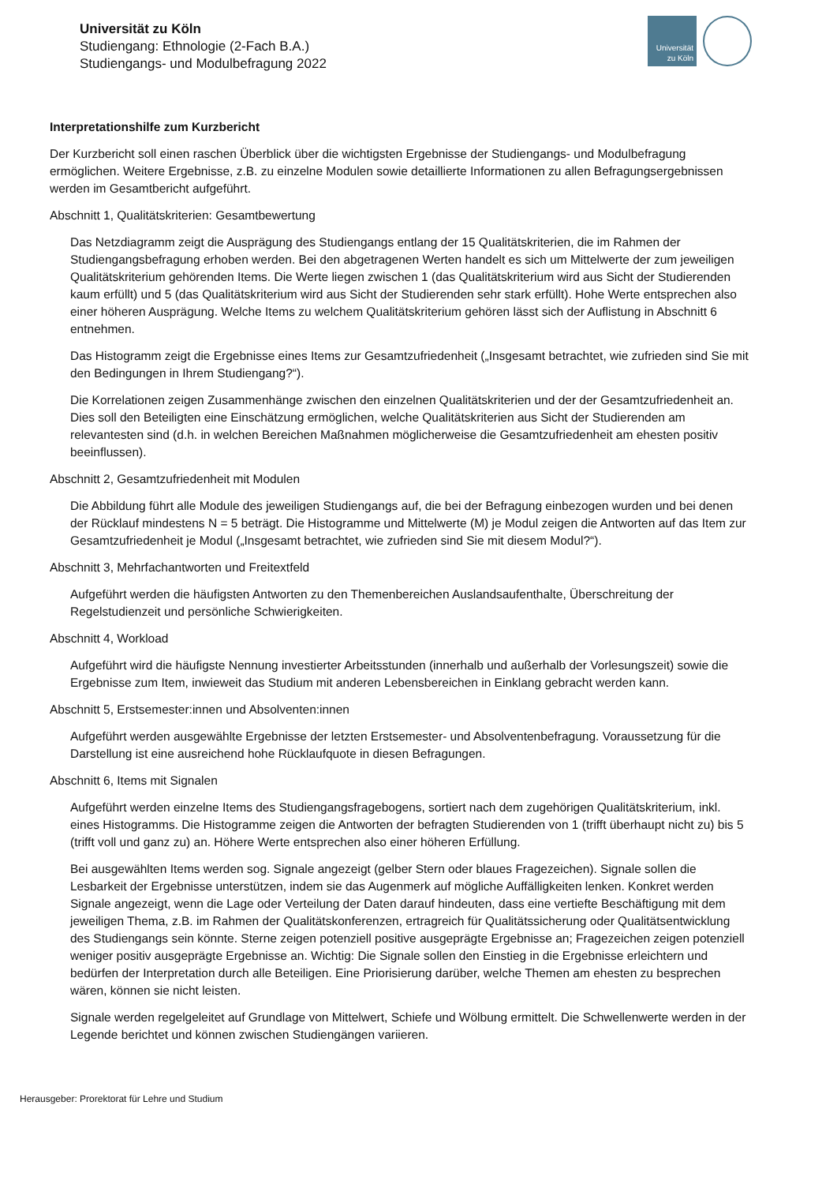Universität zu Köln
Studiengang: Ethnologie (2-Fach B.A.)
Studiengangs- und Modulbefragung 2022
Universität
zu Köln
Interpretationshilfe zum Kurzbericht
Der Kurzbericht soll einen raschen Überblick über die wichtigsten Ergebnisse der Studiengangs- und Modulbefragung ermöglichen. Weitere Ergebnisse, z.B. zu einzelne Modulen sowie detaillierte Informationen zu allen Befragungsergebnissen werden im Gesamtbericht aufgeführt.
Abschnitt 1, Qualitätskriterien: Gesamtbewertung
Das Netzdiagramm zeigt die Ausprägung des Studiengangs entlang der 15 Qualitätskriterien, die im Rahmen der Studiengangsbefragung erhoben werden. Bei den abgetragenen Werten handelt es sich um Mittelwerte der zum jeweiligen Qualitätskriterium gehörenden Items. Die Werte liegen zwischen 1 (das Qualitätskriterium wird aus Sicht der Studierenden kaum erfüllt) und 5 (das Qualitätskriterium wird aus Sicht der Studierenden sehr stark erfüllt). Hohe Werte entsprechen also einer höheren Ausprägung. Welche Items zu welchem Qualitätskriterium gehören lässt sich der Auflistung in Abschnitt 6 entnehmen.
Das Histogramm zeigt die Ergebnisse eines Items zur Gesamtzufriedenheit („Insgesamt betrachtet, wie zufrieden sind Sie mit den Bedingungen in Ihrem Studiengang?“).
Die Korrelationen zeigen Zusammenhänge zwischen den einzelnen Qualitätskriterien und der der Gesamtzufriedenheit an. Dies soll den Beteiligten eine Einschätzung ermöglichen, welche Qualitätskriterien aus Sicht der Studierenden am relevantesten sind (d.h. in welchen Bereichen Maßnahmen möglicherweise die Gesamtzufriedenheit am ehesten positiv beeinflussen).
Abschnitt 2, Gesamtzufriedenheit mit Modulen
Die Abbildung führt alle Module des jeweiligen Studiengangs auf, die bei der Befragung einbezogen wurden und bei denen der Rücklauf mindestens N = 5 beträgt. Die Histogramme und Mittelwerte (M) je Modul zeigen die Antworten auf das Item zur Gesamtzufriedenheit je Modul („Insgesamt betrachtet, wie zufrieden sind Sie mit diesem Modul?“).
Abschnitt 3, Mehrfachantworten und Freitextfeld
Aufgeführt werden die häufigsten Antworten zu den Themenbereichen Auslandsaufenthalte, Überschreitung der Regelstudienzeit und persönliche Schwierigkeiten.
Abschnitt 4, Workload
Aufgeführt wird die häufigste Nennung investierter Arbeitsstunden (innerhalb und außerhalb der Vorlesungszeit) sowie die Ergebnisse zum Item, inwieweit das Studium mit anderen Lebensbereichen in Einklang gebracht werden kann.
Abschnitt 5, Erstsemester:innen und Absolventen:innen
Aufgeführt werden ausgewählte Ergebnisse der letzten Erstsemester- und Absolventenbefragung. Voraussetzung für die Darstellung ist eine ausreichend hohe Rücklaufquote in diesen Befragungen.
Abschnitt 6, Items mit Signalen
Aufgeführt werden einzelne Items des Studiengangsfragebogens, sortiert nach dem zugehörigen Qualitätskriterium, inkl. eines Histogramms. Die Histogramme zeigen die Antworten der befragten Studierenden von 1 (trifft überhaupt nicht zu) bis 5 (trifft voll und ganz zu) an. Höhere Werte entsprechen also einer höheren Erfüllung.
Bei ausgewählten Items werden sog. Signale angezeigt (gelber Stern oder blaues Fragezeichen). Signale sollen die Lesbarkeit der Ergebnisse unterstützen, indem sie das Augenmerk auf mögliche Auffälligkeiten lenken. Konkret werden Signale angezeigt, wenn die Lage oder Verteilung der Daten darauf hindeuten, dass eine vertiefte Beschäftigung mit dem jeweiligen Thema, z.B. im Rahmen der Qualitätskonferenzen, ertragreich für Qualitätssicherung oder Qualitätsentwicklung des Studiengangs sein könnte. Sterne zeigen potenziell positive ausgeprägte Ergebnisse an; Fragezeichen zeigen potenziell weniger positiv ausgeprägte Ergebnisse an. Wichtig: Die Signale sollen den Einstieg in die Ergebnisse erleichtern und bedürfen der Interpretation durch alle Beteiligen. Eine Priorisierung darüber, welche Themen am ehesten zu besprechen wären, können sie nicht leisten.
Signale werden regelgeleitet auf Grundlage von Mittelwert, Schiefe und Wölbung ermittelt. Die Schwellenwerte werden in der Legende berichtet und können zwischen Studiengängen variieren.
Herausgeber: Prorektorat für Lehre und Studium